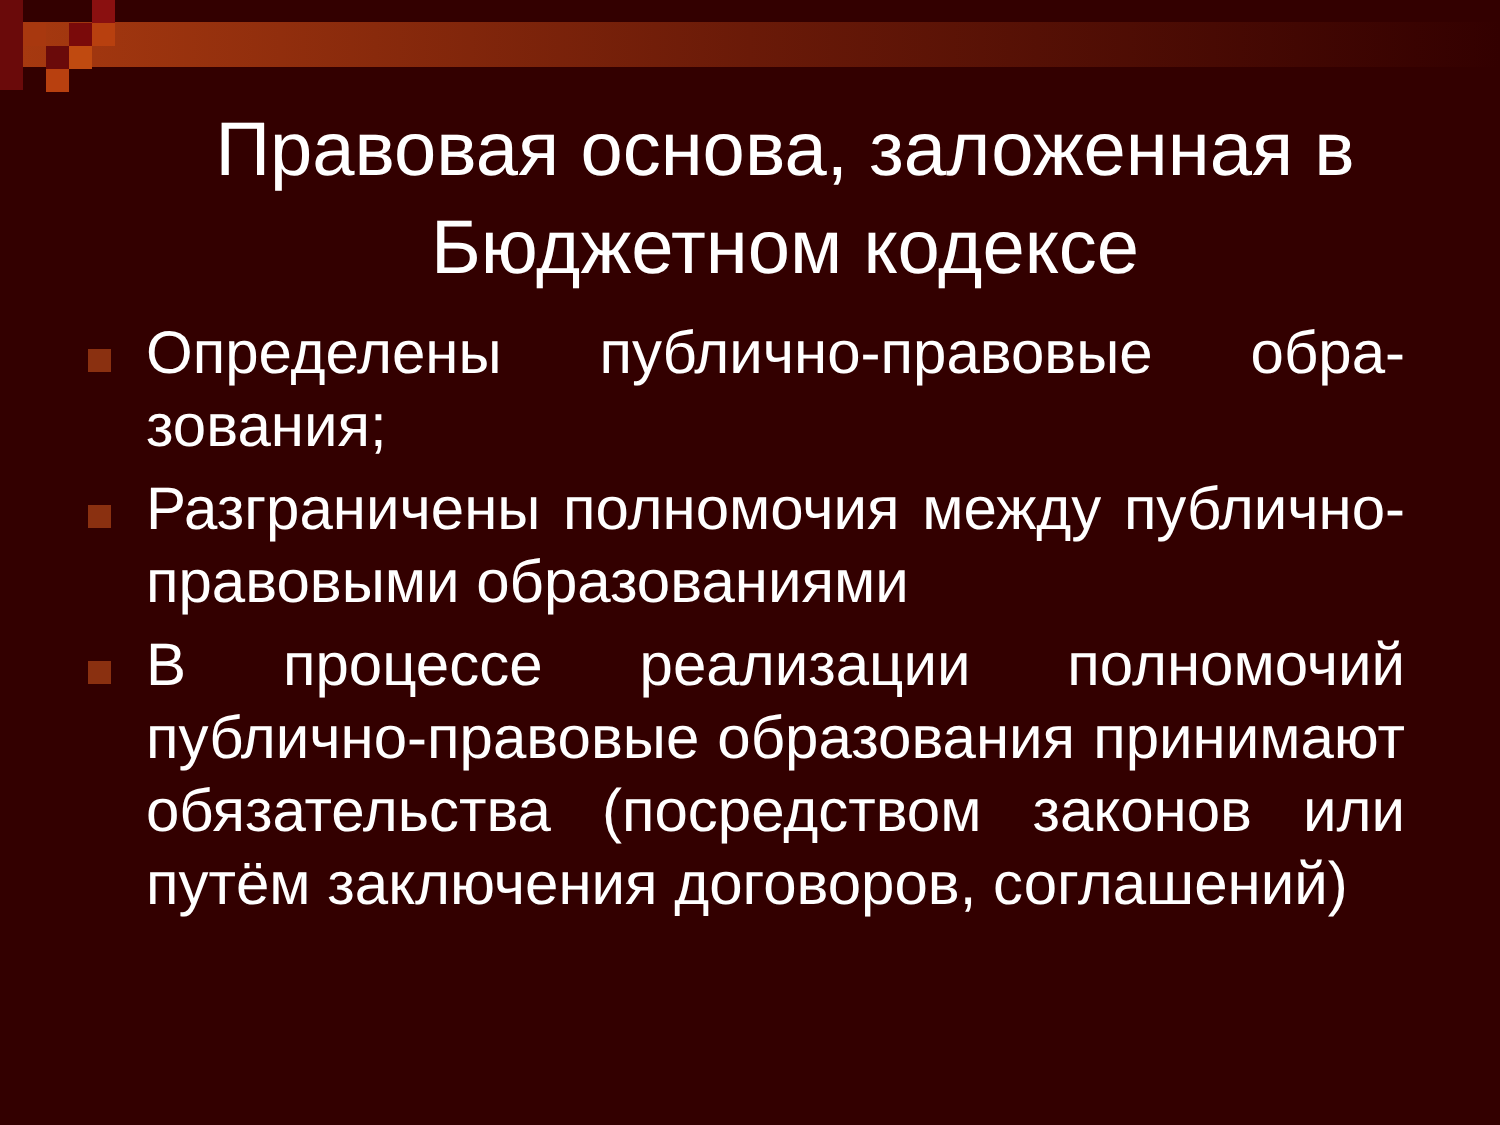Правовая основа, заложенная в Бюджетном кодексе
Определены публично-правовые обра-зования;
Разграничены полномочия между публично-правовыми образованиями
В процессе реализации полномочий публично-правовые образования принимают обязательства (посредством законов или путём заключения договоров, соглашений)